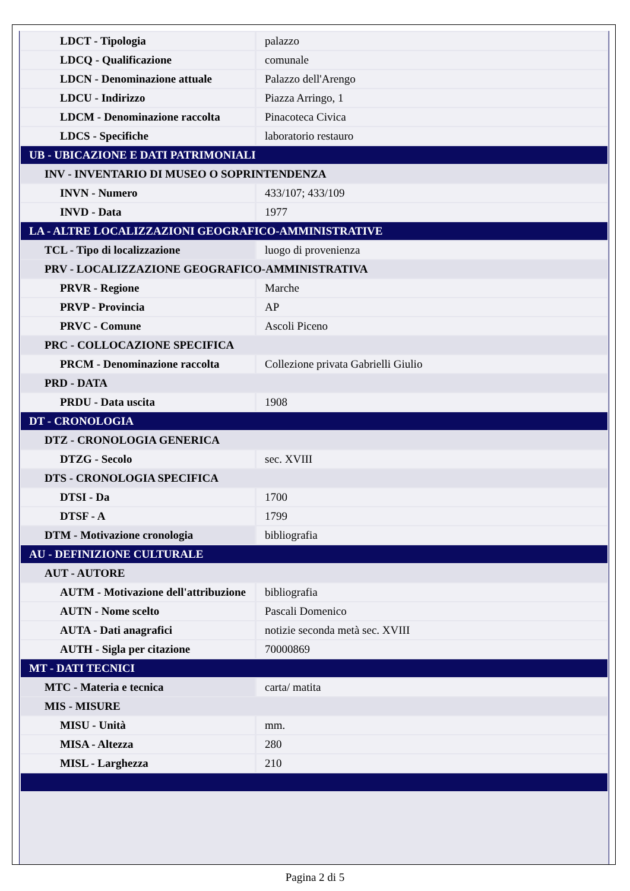| LDCT - Tipologia | palazzo |
| LDCQ - Qualificazione | comunale |
| LDCN - Denominazione attuale | Palazzo dell'Arengo |
| LDCU - Indirizzo | Piazza Arringo, 1 |
| LDCM - Denominazione raccolta | Pinacoteca Civica |
| LDCS - Specifiche | laboratorio restauro |
| UB - UBICAZIONE E DATI PATRIMONIALI | |
| INV - INVENTARIO DI MUSEO O SOPRINTENDENZA | |
| INVN - Numero | 433/107; 433/109 |
| INVD - Data | 1977 |
| LA - ALTRE LOCALIZZAZIONI GEOGRAFICO-AMMINISTRATIVE | |
| TCL - Tipo di localizzazione | luogo di provenienza |
| PRV - LOCALIZZAZIONE GEOGRAFICO-AMMINISTRATIVA | |
| PRVR - Regione | Marche |
| PRVP - Provincia | AP |
| PRVC - Comune | Ascoli Piceno |
| PRC - COLLOCAZIONE SPECIFICA | |
| PRCM - Denominazione raccolta | Collezione privata Gabrielli Giulio |
| PRD - DATA | |
| PRDU - Data uscita | 1908 |
| DT - CRONOLOGIA | |
| DTZ - CRONOLOGIA GENERICA | |
| DTZG - Secolo | sec. XVIII |
| DTS - CRONOLOGIA SPECIFICA | |
| DTSI - Da | 1700 |
| DTSF - A | 1799 |
| DTM - Motivazione cronologia | bibliografia |
| AU - DEFINIZIONE CULTURALE | |
| AUT - AUTORE | |
| AUTM - Motivazione dell'attribuzione | bibliografia |
| AUTN - Nome scelto | Pascali Domenico |
| AUTA - Dati anagrafici | notizie seconda metà sec. XVIII |
| AUTH - Sigla per citazione | 70000869 |
| MT - DATI TECNICI | |
| MTC - Materia e tecnica | carta/ matita |
| MIS - MISURE | |
| MISU - Unità | mm. |
| MISA - Altezza | 280 |
| MISL - Larghezza | 210 |
Pagina 2 di 5